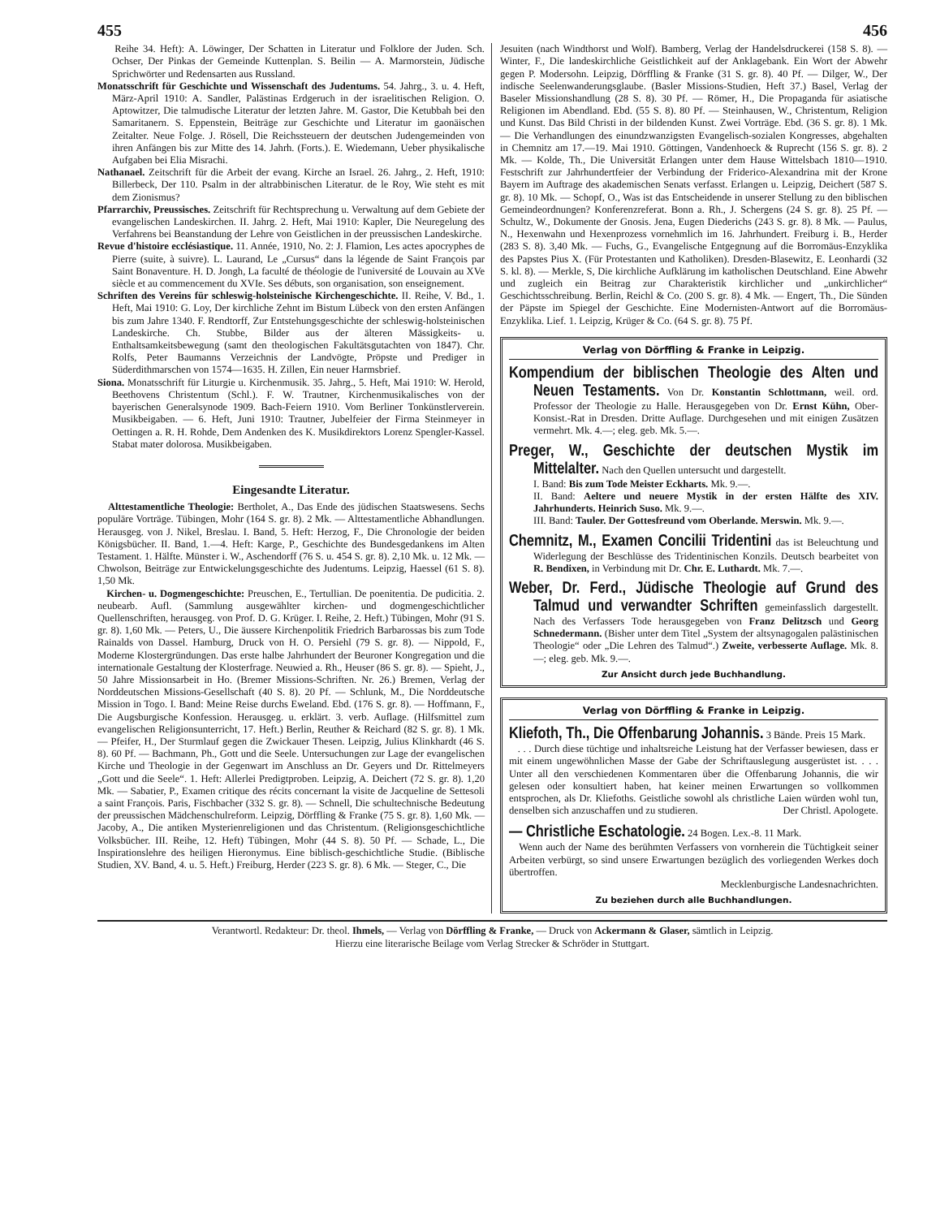455 456
Reihe 34. Heft): A. Löwinger, Der Schatten in Literatur und Folklore der Juden. Sch. Ochser, Der Pinkas der Gemeinde Kuttenplan. S. Beilin — A. Marmorstein, Jüdische Sprichwörter und Redensarten aus Russland.
Monatsschrift für Geschichte und Wissenschaft des Judentums. 54. Jahrg., 3. u. 4. Heft, März-April 1910: A. Sandler, Palästinas Erdgeruch in der israelitischen Religion. O. Aptowitzer, Die talmudische Literatur der letzten Jahre. M. Gastor, Die Ketubbah bei den Samaritanern. S. Eppenstein, Beiträge zur Geschichte und Literatur im gaonäischen Zeitalter. Neue Folge. J. Rösell, Die Reichssteuern der deutschen Judengemeinden von ihren Anfängen bis zur Mitte des 14. Jahrh. (Forts.). E. Wiedemann, Ueber physikalische Aufgaben bei Elia Misrachi.
Nathanael. Zeitschrift für die Arbeit der evang. Kirche an Israel. 26. Jahrg., 2. Heft, 1910: Billerbeck, Der 110. Psalm in der altrabbinischen Literatur. de le Roy, Wie steht es mit dem Zionismus?
Pfarrarchiv, Preussisches. Zeitschrift für Rechtsprechung u. Verwaltung auf dem Gebiete der evangelischen Landeskirchen. II. Jahrg. 2. Heft, Mai 1910: Kapler, Die Neuregelung des Verfahrens bei Beanstandung der Lehre von Geistlichen in der preussischen Landeskirche.
Revue d'histoire ecclésiastique. 11. Année, 1910, No. 2: J. Flamion, Les actes apocryphes de Pierre (suite, à suivre). L. Laurand, Le „Cursus“ dans la légende de Saint François par Saint Bonaventure. H. D. Jongh, La faculté de théologie de l'université de Louvain au XVe siècle et au commencement du XVIe. Ses débuts, son organisation, son enseignement.
Schriften des Vereins für schleswig-holsteinische Kirchengeschichte. II. Reihe, V. Bd., 1. Heft, Mai 1910: G. Loy, Der kirchliche Zehnt im Bistum Lübeck von den ersten Anfängen bis zum Jahre 1340. F. Rendtorff, Zur Entstehungsgeschichte der schleswig-holsteinischen Landeskirche. Ch. Stubbe, Bilder aus der älteren Mässigkeits- u. Enthaltsamkeitsbewegung (samt den theologischen Fakultätsgutachten von 1847). Chr. Rolfs, Peter Baumanns Verzeichnis der Landvögte, Pröpste und Prediger in Süderdithmarschen von 1574—1635. H. Zillen, Ein neuer Harmsbrief.
Siona. Monatsschrift für Liturgie u. Kirchenmusik. 35. Jahrg., 5. Heft, Mai 1910: W. Herold, Beethovens Christentum (Schl.). F. W. Trautner, Kirchenmusikalisches von der bayerischen Generalsynode 1909. Bach-Feiern 1910. Vom Berliner Tonkünstlerverein. Musikbeigaben. — 6. Heft, Juni 1910: Trautner, Jubelfeier der Firma Steinmeyer in Oettingen a. R. H. Rohde, Dem Andenken des K. Musikdirektors Lorenz Spengler-Kassel. Stabat mater dolorosa. Musikbeigaben.
Eingesandte Literatur.
Alttestamentliche Theologie: Bertholet, A., Das Ende des jüdischen Staatswesens. Sechs populäre Vorträge. Tübingen, Mohr (164 S. gr. 8). 2 Mk. — Alttestamentliche Abhandlungen. Herausgeg. von J. Nikel, Breslau. I. Band, 5. Heft: Herzog, F., Die Chronologie der beiden Königsbücher. II. Band, 1.—4. Heft: Karge, P., Geschichte des Bundesgedankens im Alten Testament. 1. Hälfte. Münster i. W., Aschendorff (76 S. u. 454 S. gr. 8). 2,10 Mk. u. 12 Mk. — Chwolson, Beiträge zur Entwickelungsgeschichte des Judentums. Leipzig, Haessel (61 S. 8). 1,50 Mk.
Kirchen- u. Dogmengeschichte: Preuschen, E., Tertullian. De poenitentia. De pudicitia. 2. neubearb. Aufl. (Sammlung ausgewählter kirchen- und dogmengeschichtlicher Quellenschriften, herausgeg. von Prof. D. G. Krüger. I. Reihe, 2. Heft.) Tübingen, Mohr (91 S. gr. 8). 1,60 Mk. — Peters, U., Die äussere Kirchenpolitik Friedrich Barbarossas bis zum Tode Rainalds von Dassel. Hamburg, Druck von H. O. Persiehl (79 S. gr. 8). — Nippold, F., Moderne Klostergründungen. Das erste halbe Jahrhundert der Beuroner Kongregation und die internationale Gestaltung der Klosterfrage. Neuwied a. Rh., Heuser (86 S. gr. 8). — Spieht, J., 50 Jahre Missionsarbeit in Ho. (Bremer Missions-Schriften. Nr. 26.) Bremen, Verlag der Norddeutschen Missions-Gesellschaft (40 S. 8). 20 Pf. — Schlunk, M., Die Norddeutsche Mission in Togo. I. Band: Meine Reise durchs Eweland. Ebd. (176 S. gr. 8). — Hoffmann, F., Die Augsburgische Konfession. Herausgeg. u. erklärt. 3. verb. Auflage. (Hilfsmittel zum evangelischen Religionsunterricht, 17. Heft.) Berlin, Reuther & Reichard (82 S. gr. 8). 1 Mk. — Pfeifer, H., Der Sturmlauf gegen die Zwickauer Thesen. Leipzig, Julius Klinkhardt (46 S. 8). 60 Pf. — Bachmann, Ph., Gott und die Seele. Untersuchungen zur Lage der evangelischen Kirche und Theologie in der Gegenwart im Anschluss an Dr. Geyers und Dr. Rittelmeyers „Gott und die Seele“. 1. Heft: Allerlei Predigtproben. Leipzig, A. Deichert (72 S. gr. 8). 1,20 Mk. — Sabatier, P., Examen critique des récits concernant la visite de Jacqueline de Settesoli a saint François. Paris, Fischbacher (332 S. gr. 8). — Schnell, Die schultechnische Bedeutung der preussischen Mädchenschulreform. Leipzig, Dörffling & Franke (75 S. gr. 8). 1,60 Mk. — Jacoby, A., Die antiken Mysterienreligionen und das Christentum. (Religionsgeschichtliche Volksbücher. III. Reihe, 12. Heft) Tübingen, Mohr (44 S. 8). 50 Pf. — Schade, L., Die Inspirationslehre des heiligen Hieronymus. Eine biblisch-geschichtliche Studie. (Biblische Studien, XV. Band, 4. u. 5. Heft.) Freiburg, Herder (223 S. gr. 8). 6 Mk. — Steger, C., Die
Jesuiten (nach Windthorst und Wolf). Bamberg, Verlag der Handelsdruckerei (158 S. 8). — Winter, F., Die landeskirchliche Geistlichkeit auf der Anklagebank. Ein Wort der Abwehr gegen P. Modersohn. Leipzig, Dörffling & Franke (31 S. gr. 8). 40 Pf. — Dilger, W., Der indische Seelenwanderungsglaube. (Basler Missions-Studien, Heft 37.) Basel, Verlag der Baseler Missionshandlung (28 S. 8). 30 Pf. — Römer, H., Die Propaganda für asiatische Religionen im Abendland. Ebd. (55 S. 8). 80 Pf. — Steinhausen, W., Christentum, Religion und Kunst. Das Bild Christi in der bildenden Kunst. Zwei Vorträge. Ebd. (36 S. gr. 8). 1 Mk. — Die Verhandlungen des einundzwanzigsten Evangelisch-sozialen Kongresses, abgehalten in Chemnitz am 17.—19. Mai 1910. Göttingen, Vandenhoeck & Ruprecht (156 S. gr. 8). 2 Mk. — Kolde, Th., Die Universität Erlangen unter dem Hause Wittelsbach 1810—1910. Festschrift zur Jahrhundertfeier der Verbindung der Friderico-Alexandrina mit der Krone Bayern im Auftrage des akademischen Senats verfasst. Erlangen u. Leipzig, Deichert (587 S. gr. 8). 10 Mk. — Schopf, O., Was ist das Entscheidende in unserer Stellung zu den biblischen Gemeindeordnungen? Konferenzreferat. Bonn a. Rh., J. Schergens (24 S. gr. 8). 25 Pf. — Schultz, W., Dokumente der Gnosis. Jena, Eugen Diederichs (243 S. gr. 8). 8 Mk. — Paulus, N., Hexenwahn und Hexenprozess vornehmlich im 16. Jahrhundert. Freiburg i. B., Herder (283 S. 8). 3,40 Mk. — Fuchs, G., Evangelische Entgegnung auf die Borromäus-Enzyklika des Papstes Pius X. (Für Protestanten und Katholiken). Dresden-Blasewitz, E. Leonhardi (32 S. kl. 8). — Merkle, S, Die kirchliche Aufklärung im katholischen Deutschland. Eine Abwehr und zugleich ein Beitrag zur Charakteristik kirchlicher und „unkirchlicher“ Geschichtsschreibung. Berlin, Reichl & Co. (200 S. gr. 8). 4 Mk. — Engert, Th., Die Sünden der Päpste im Spiegel der Geschichte. Eine Modernisten-Antwort auf die Borromäus-Enzyklika. Lief. 1. Leipzig, Krüger & Co. (64 S. gr. 8). 75 Pf.
Verlag von Dörffling & Franke in Leipzig.
Kompendium der biblischen Theologie des Alten und Neuen Testaments. Von Dr. Konstantin Schlottmann, weil. ord. Professor der Theologie zu Halle. Herausgegeben von Dr. Ernst Kühn, Ober-Konsist.-Rat in Dresden. Dritte Auflage. Durchgesehen und mit einigen Zusätzen vermehrt. Mk. 4.—; eleg. geb. Mk. 5.—.
Preger, W., Geschichte der deutschen Mystik im Mittelalter. Nach den Quellen untersucht und dargestellt.
I. Band: Bis zum Tode Meister Eckharts. Mk. 9.—.
II. Band: Aeltere und neuere Mystik in der ersten Hälfte des XIV. Jahrhunderts. Heinrich Suso. Mk. 9.—.
III. Band: Tauler. Der Gottesfreund vom Oberlande. Merswin. Mk. 9.—.
Chemnitz, M., Examen Concilii Tridentini das ist Beleuchtung und Widerlegung der Beschlüsse des Tridentinischen Konzils. Deutsch bearbeitet von R. Bendixen, in Verbindung mit Dr. Chr. E. Luthardt. Mk. 7.—.
Weber, Dr. Ferd., Jüdische Theologie auf Grund des Talmud und verwandter Schriften gemeinfasslich dargestellt. Nach des Verfassers Tode herausgegeben von Franz Delitzsch und Georg Schnedermann. (Bisher unter dem Titel „System der altsynagogalen palästinischen Theologie“ oder „Die Lehren des Talmud“.) Zweite, verbesserte Auflage. Mk. 8.—; eleg. geb. Mk. 9.—.
Zur Ansicht durch jede Buchhandlung.
Verlag von Dörffling & Franke in Leipzig.
Kliefoth, Th., Die Offenbarung Johannis. 3 Bände. Preis 15 Mark.
. . . Durch diese tüchtige und inhaltsreiche Leistung hat der Verfasser bewiesen, dass er mit einem ungewöhnlichen Masse der Gabe der Schriftauslegung ausgerüstet ist. . . . Unter all den verschiedenen Kommentaren über die Offenbarung Johannis, die wir gelesen oder konsultiert haben, hat keiner meinen Erwartungen so vollkommen entsprochen, als Dr. Kliefoths. Geistliche sowohl als christliche Laien würden wohl tun, denselben sich anzuschaffen und zu studieren. Der Christl. Apologete.
— Christliche Eschatologie. 24 Bogen. Lex.-8. 11 Mark.
Wenn auch der Name des berühmten Verfassers von vornherein die Tüchtigkeit seiner Arbeiten verbürgt, so sind unsere Erwartungen bezüglich des vorliegenden Werkes doch übertroffen.
Mecklenburgische Landesnachrichten.
Zu beziehen durch alle Buchhandlungen.
Verantwortl. Redakteur: Dr. theol. Ihmels, — Verlag von Dörffling & Franke, — Druck von Ackermann & Glaser, sämtlich in Leipzig.
Hierzu eine literarische Beilage vom Verlag Strecker & Schröder in Stuttgart.